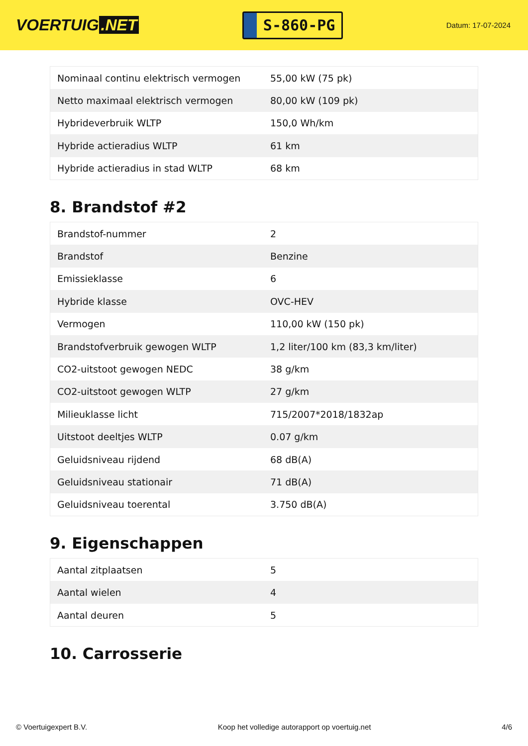VOERTUIG.NET
S-860-PG
Datum: 17-07-2024
| Nominaal continu elektrisch vermogen | 55,00 kW (75 pk) |
| Netto maximaal elektrisch vermogen | 80,00 kW (109 pk) |
| Hybrideverbruik WLTP | 150,0 Wh/km |
| Hybride actieradius WLTP | 61 km |
| Hybride actieradius in stad WLTP | 68 km |
8. Brandstof #2
| Brandstof-nummer | 2 |
| Brandstof | Benzine |
| Emissieklasse | 6 |
| Hybride klasse | OVC-HEV |
| Vermogen | 110,00 kW (150 pk) |
| Brandstofverbruik gewogen WLTP | 1,2 liter/100 km (83,3 km/liter) |
| CO2-uitstoot gewogen NEDC | 38 g/km |
| CO2-uitstoot gewogen WLTP | 27 g/km |
| Milieuklasse licht | 715/2007*2018/1832ap |
| Uitstoot deeltjes WLTP | 0.07 g/km |
| Geluidsniveau rijdend | 68 dB(A) |
| Geluidsniveau stationair | 71 dB(A) |
| Geluidsniveau toerental | 3.750 dB(A) |
9. Eigenschappen
| Aantal zitplaatsen | 5 |
| Aantal wielen | 4 |
| Aantal deuren | 5 |
10. Carrosserie
© Voertuigexpert B.V. Koop het volledige autorapport op voertuig.net 4/6